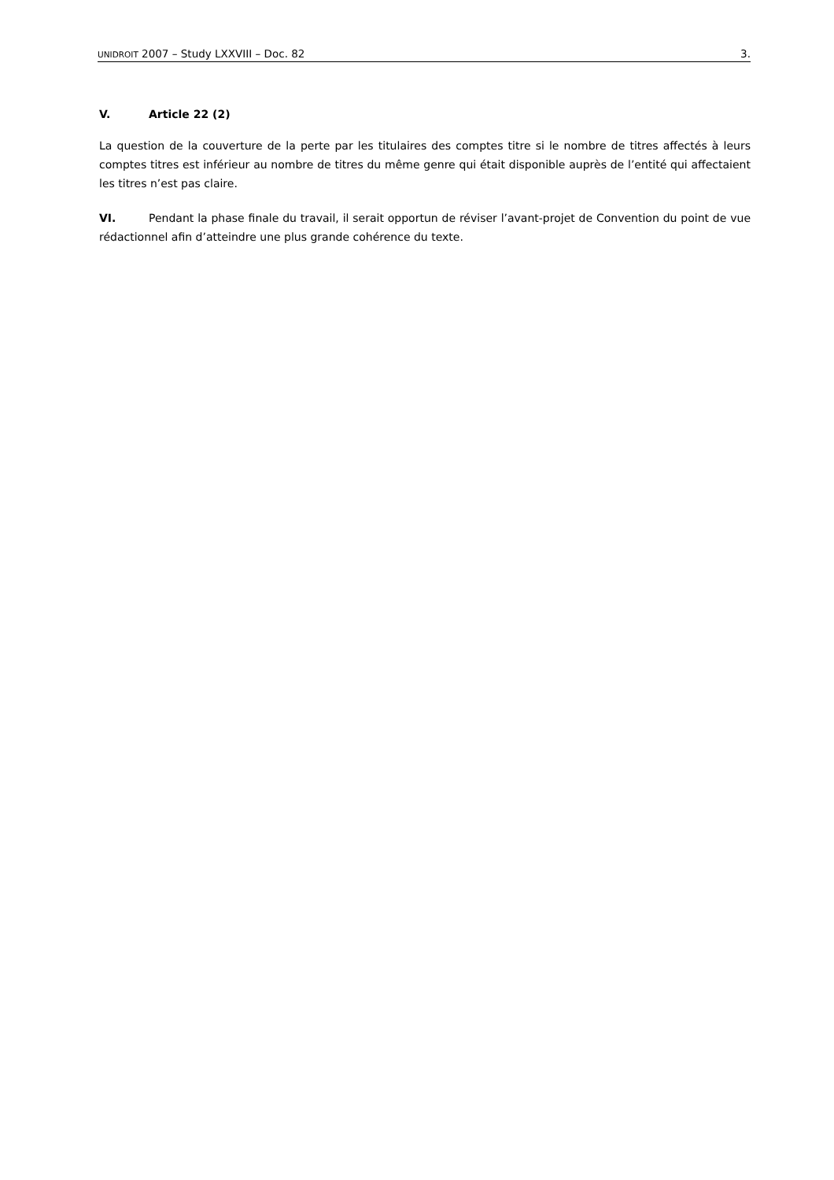UNIDROIT 2007 – Study LXXVIII – Doc. 82 3.
V. Article 22 (2)
La question de la couverture de la perte par les titulaires des comptes titre si le nombre de titres affectés à leurs comptes titres est inférieur au nombre de titres du même genre qui était disponible auprès de l’entité qui affectaient les titres n’est pas claire.
VI. Pendant la phase finale du travail, il serait opportun de réviser l’avant-projet de Convention du point de vue rédactionnel afin d’atteindre une plus grande cohérence du texte.